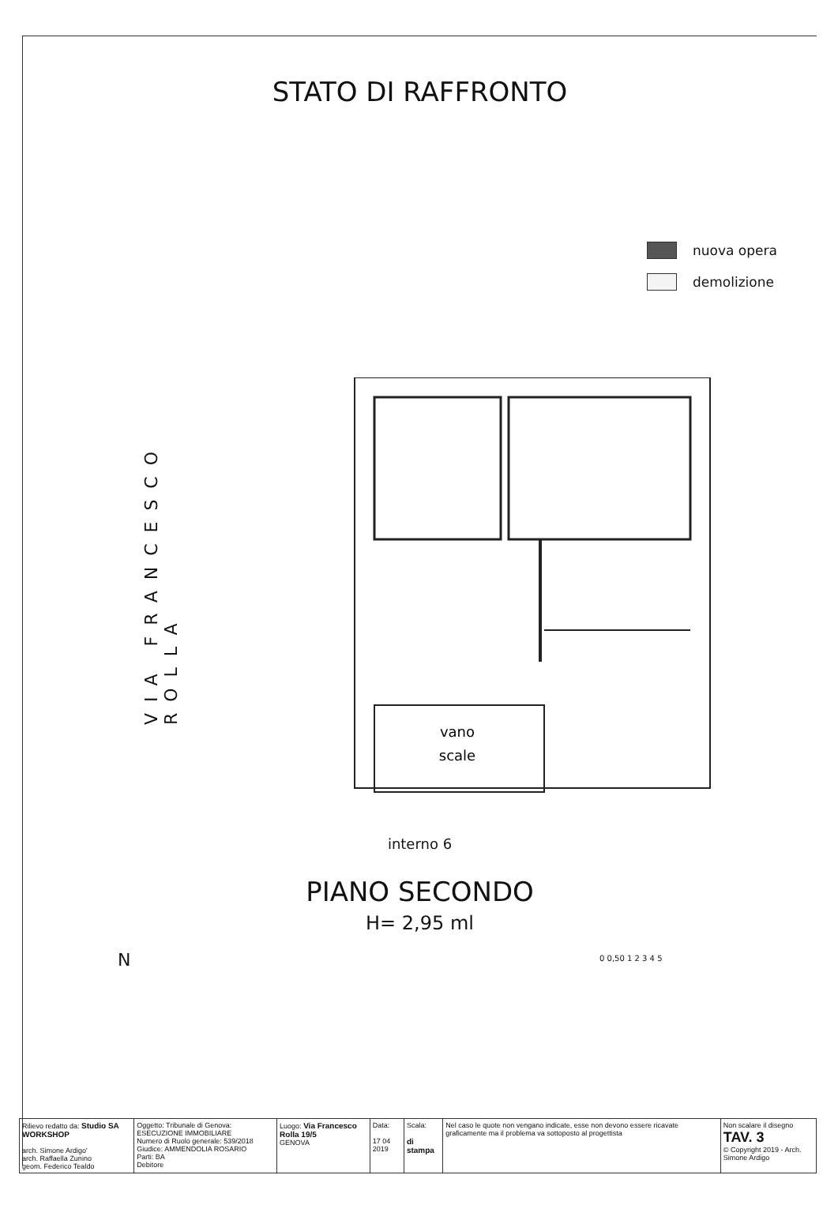STATO DI RAFFRONTO
nuova opera
demolizione
VIA FRANCESCO ROLLA
vano
scale
interno 6
PIANO SECONDO
H= 2,95 ml
N
0 0,50 1 2 3 4 5
| Rilievo redatto da: Studio SA WORKSHOP arch. Simone Ardigo' arch. Raffaella Zunino geom. Federico Tealdo | Oggetto: Tribunale di Genova: ESECUZIONE IMMOBILIARE Numero di Ruolo generale: 539/2018 Giudice: AMMENDOLIA ROSARIO Parti: BA Debitore | Luogo: Via Francesco Rolla 19/5 GENOVA | Data: 17 04 2019 | Scala: di stampa | Nel caso le quote non vengano indicate, esse non devono essere ricavate graficamente ma il problema va sottoposto al progettista | Non scalare il disegno TAV. 3 © Copyright 2019 - Arch. Simone Ardigo |